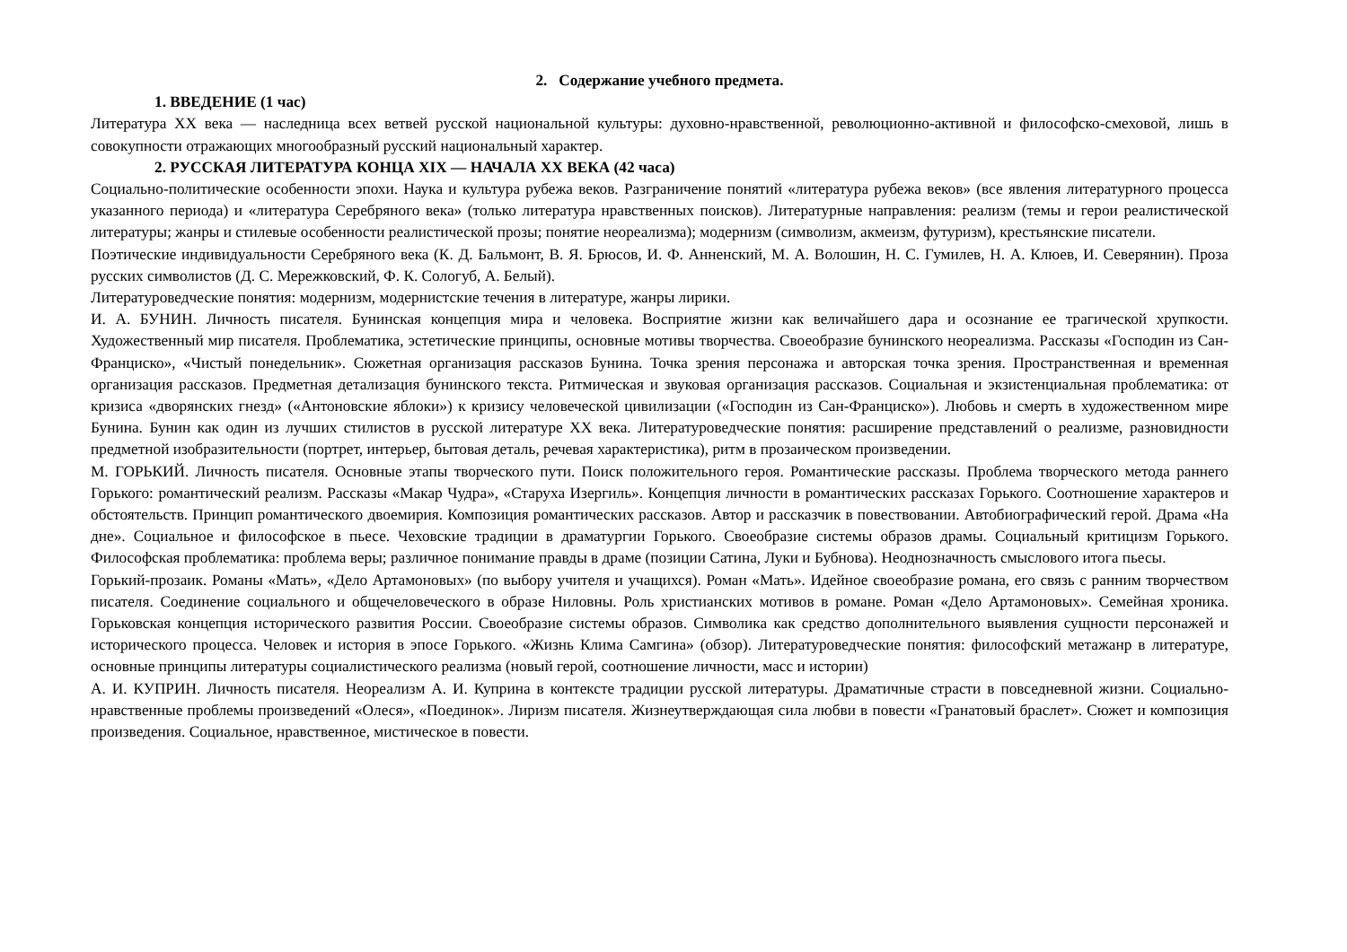2. Содержание учебного предмета.
1. ВВЕДЕНИЕ (1 час)
Литература XX века — наследница всех ветвей русской национальной культуры: духовно-нравственной, революционно-активной и философско-смеховой, лишь в совокупности отражающих многообразный русский национальный характер.
2. РУССКАЯ ЛИТЕРАТУРА КОНЦА XIX — НАЧАЛА XX ВЕКА (42 часа)
Социально-политические особенности эпохи. Наука и культура рубежа веков. Разграничение понятий «литература рубежа веков» (все явления литературного процесса указанного периода) и «литература Серебряного века» (только литература нравственных поисков). Литературные направления: реализм (темы и герои реалистической литературы; жанры и стилевые особенности реалистической прозы; понятие неореализма); модернизм (символизм, акмеизм, футуризм), крестьянские писатели.
Поэтические индивидуальности Серебряного века (К. Д. Бальмонт, В. Я. Брюсов, И. Ф. Анненский, М. А. Волошин, Н. С. Гумилев, Н. А. Клюев, И. Северянин). Проза русских символистов (Д. С. Мережковский, Ф. К. Сологуб, А. Белый).
Литературоведческие понятия: модернизм, модернистские течения в литературе, жанры лирики.
И. А. БУНИН. Личность писателя. Бунинская концепция мира и человека. Восприятие жизни как величайшего дара и осознание ее трагической хрупкости. Художественный мир писателя. Проблематика, эстетические принципы, основные мотивы творчества. Своеобразие бунинского неореализма. Рассказы «Господин из Сан-Франциско», «Чистый понедельник». Сюжетная организация рассказов Бунина. Точка зрения персонажа и авторская точка зрения. Пространственная и временная организация рассказов. Предметная детализация бунинского текста. Ритмическая и звуковая организация рассказов. Социальная и экзистенциальная проблематика: от кризиса «дворянских гнезд» («Антоновские яблоки») к кризису человеческой цивилизации («Господин из Сан-Франциско»). Любовь и смерть в художественном мире Бунина. Бунин как один из лучших стилистов в русской литературе XX века. Литературоведческие понятия: расширение представлений о реализме, разновидности предметной изобразительности (портрет, интерьер, бытовая деталь, речевая характеристика), ритм в прозаическом произведении.
М. ГОРЬКИЙ. Личность писателя. Основные этапы творческого пути. Поиск положительного героя. Романтические рассказы. Проблема творческого метода раннего Горького: романтический реализм. Рассказы «Макар Чудра», «Старуха Изергиль». Концепция личности в романтических рассказах Горького. Соотношение характеров и обстоятельств. Принцип романтического двоемирия. Композиция романтических рассказов. Автор и рассказчик в повествовании. Автобиографический герой. Драма «На дне». Социальное и философское в пьесе. Чеховские традиции в драматургии Горького. Своеобразие системы образов драмы. Социальный критицизм Горького. Философская проблематика: проблема веры; различное понимание правды в драме (позиции Сатина, Луки и Бубнова). Неоднозначность смыслового итога пьесы.
Горький-прозаик. Романы «Мать», «Дело Артамоновых» (по выбору учителя и учащихся). Роман «Мать». Идейное своеобразие романа, его связь с ранним творчеством писателя. Соединение социального и общечеловеческого в образе Ниловны. Роль христианских мотивов в романе. Роман «Дело Артамоновых». Семейная хроника. Горьковская концепция исторического развития России. Своеобразие системы образов. Символика как средство дополнительного выявления сущности персонажей и исторического процесса. Человек и история в эпосе Горького. «Жизнь Клима Самгина» (обзор). Литературоведческие понятия: философский метажанр в литературе, основные принципы литературы социалистического реализма (новый герой, соотношение личности, масс и истории)
А. И. КУПРИН. Личность писателя. Неореализм А. И. Куприна в контексте традиции русской литературы. Драматичные страсти в повседневной жизни. Социально-нравственные проблемы произведений «Олеся», «Поединок». Лиризм писателя. Жизнеутверждающая сила любви в повести «Гранатовый браслет». Сюжет и композиция произведения. Социальное, нравственное, мистическое в повести.